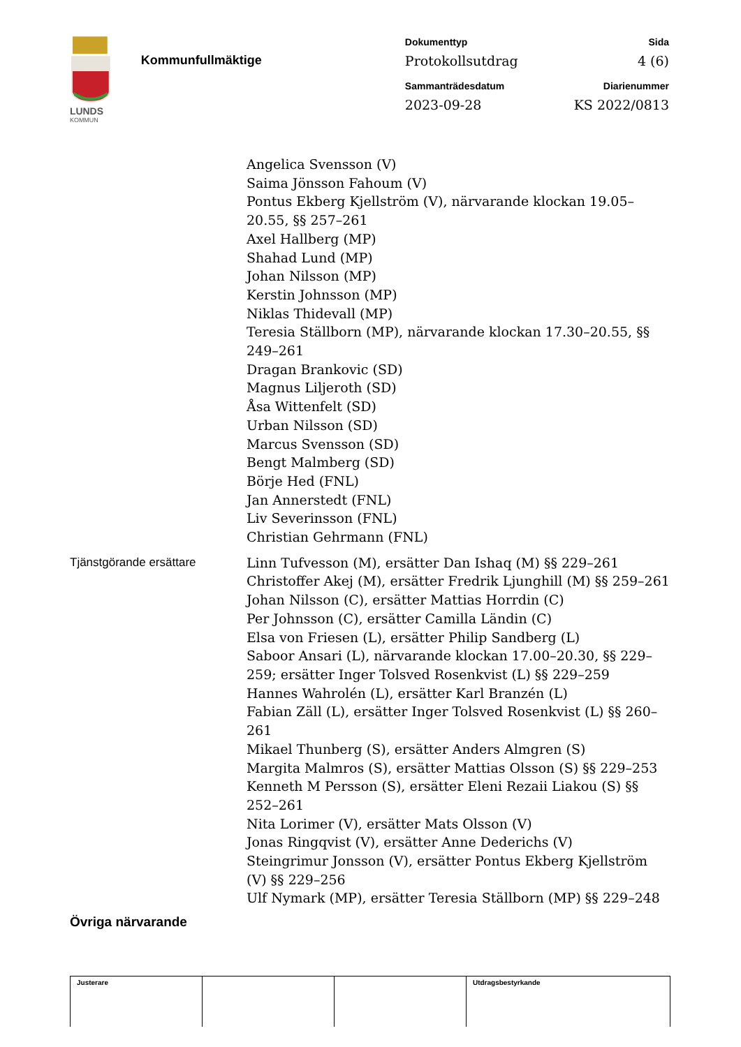LUNDS
KOMMUN
Kommunfullmäktige
Dokumenttyp
Sida
Protokollsutdrag
4 (6)
Sammanträdesdatum
Diarienummer
2023-09-28
KS 2022/0813
Angelica Svensson (V)
Saima Jönsson Fahoum (V)
Pontus Ekberg Kjellström (V), närvarande klockan 19.05–20.55, §§ 257–261
Axel Hallberg (MP)
Shahad Lund (MP)
Johan Nilsson (MP)
Kerstin Johnsson (MP)
Niklas Thidevall (MP)
Teresia Ställborn (MP), närvarande klockan 17.30–20.55, §§ 249–261
Dragan Brankovic (SD)
Magnus Liljeroth (SD)
Åsa Wittenfelt (SD)
Urban Nilsson (SD)
Marcus Svensson (SD)
Bengt Malmberg (SD)
Börje Hed (FNL)
Jan Annerstedt (FNL)
Liv Severinsson (FNL)
Christian Gehrmann (FNL)
Tjänstgörande ersättare Linn Tufvesson (M), ersätter Dan Ishaq (M) §§ 229–261
Christoffer Akej (M), ersätter Fredrik Ljunghill (M) §§ 259–261
Johan Nilsson (C), ersätter Mattias Horrdin (C)
Per Johnsson (C), ersätter Camilla Ländin (C)
Elsa von Friesen (L), ersätter Philip Sandberg (L)
Saboor Ansari (L), närvarande klockan 17.00–20.30, §§ 229–259; ersätter Inger Tolsved Rosenkvist (L) §§ 229–259
Hannes Wahrolén (L), ersätter Karl Branzén (L)
Fabian Zäll (L), ersätter Inger Tolsved Rosenkvist (L) §§ 260–261
Mikael Thunberg (S), ersätter Anders Almgren (S)
Margita Malmros (S), ersätter Mattias Olsson (S) §§ 229–253
Kenneth M Persson (S), ersätter Eleni Rezaii Liakou (S) §§ 252–261
Nita Lorimer (V), ersätter Mats Olsson (V)
Jonas Ringqvist (V), ersätter Anne Dederichs (V)
Steingrimur Jonsson (V), ersätter Pontus Ekberg Kjellström (V) §§ 229–256
Ulf Nymark (MP), ersätter Teresia Ställborn (MP) §§ 229–248
Övriga närvarande
| Justerare | | | Utdragsbestyrkande |